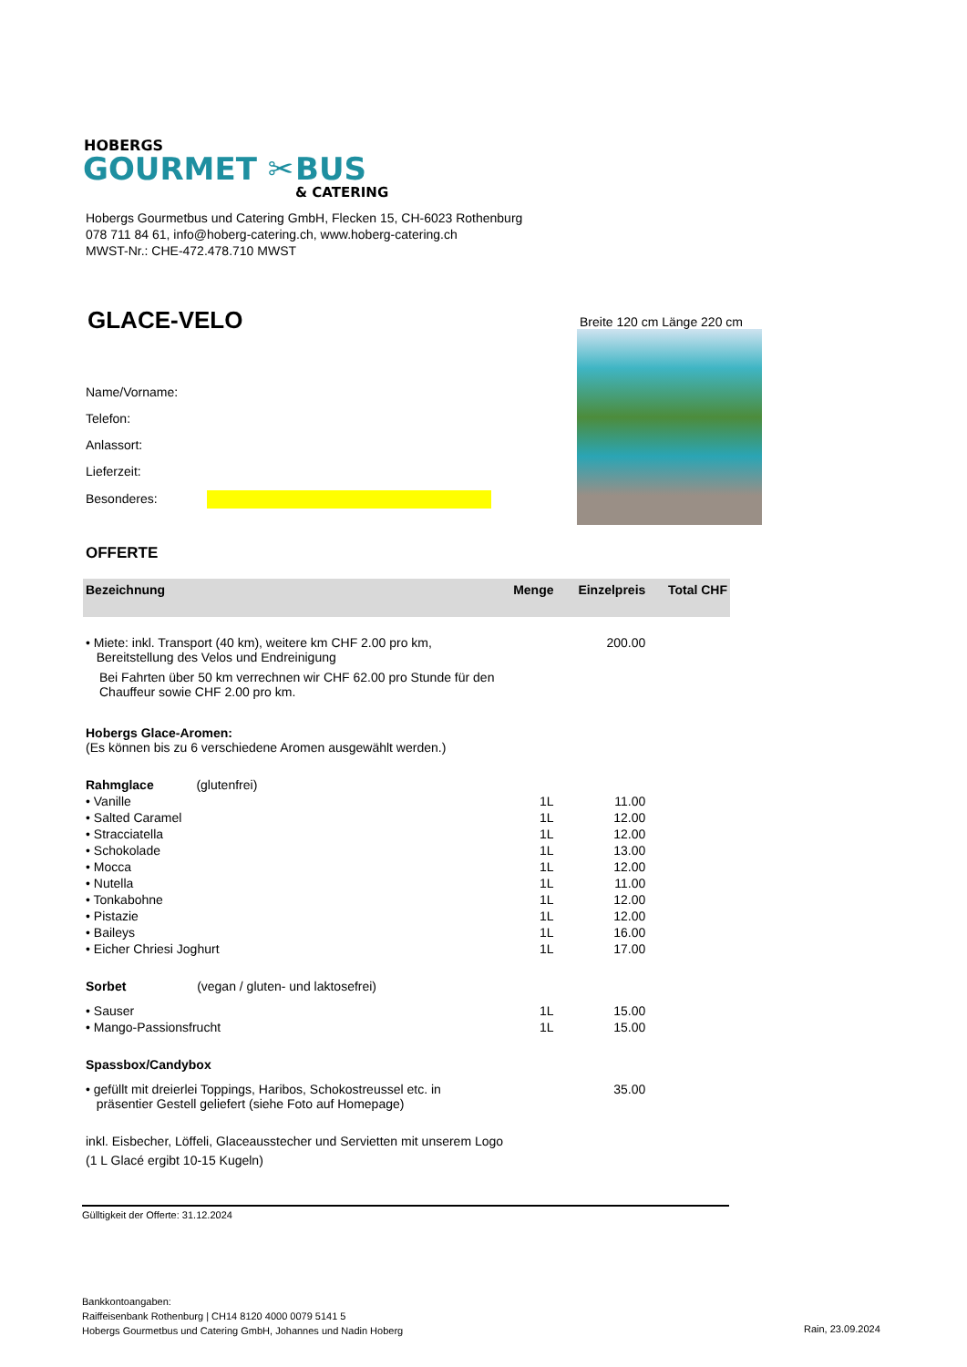HOBERGS
GOURMET ✂ BUS
& CATERING
Hobergs Gourmetbus und Catering GmbH, Flecken 15, CH-6023 Rothenburg
078 711 84 61, info@hoberg-catering.ch, www.hoberg-catering.ch
MWST-Nr.: CHE-472.478.710 MWST
GLACE-VELO
Name/Vorname:
Telefon:
Anlassort:
Lieferzeit:
Besonderes:
Breite 120 cm Länge 220 cm
OFFERTE
| Bezeichnung | Menge | Einzelpreis | Total CHF |
| --- | --- | --- | --- |
| • Miete: inkl. Transport (40 km), weitere km CHF 2.00 pro km, Bereitstellung des Velos und Endreinigung Bei Fahrten über 50 km verrechnen wir CHF 62.00 pro Stunde für den Chauffeur sowie CHF 2.00 pro km. | | 200.00 | |
| Hobergs Glace-Aromen: (Es können bis zu 6 verschiedene Aromen ausgewählt werden.) | | | |
| Rahmglace (glutenfrei) | | | |
| • Vanille | 1L | 11.00 | |
| • Salted Caramel | 1L | 12.00 | |
| • Stracciatella | 1L | 12.00 | |
| • Schokolade | 1L | 13.00 | |
| • Mocca | 1L | 12.00 | |
| • Nutella | 1L | 11.00 | |
| • Tonkabohne | 1L | 12.00 | |
| • Pistazie | 1L | 12.00 | |
| • Baileys | 1L | 16.00 | |
| • Eicher Chriesi Joghurt | 1L | 17.00 | |
| Sorbet (vegan / gluten- und laktosefrei) | | | |
| • Sauser | 1L | 15.00 | |
| • Mango-Passionsfrucht | 1L | 15.00 | |
| Spassbox/Candybox | | | |
| • gefüllt mit dreierlei Toppings, Haribos, Schokostreussel etc. in präsentier Gestell geliefert (siehe Foto auf Homepage) | | 35.00 | |
| inkl. Eisbecher, Löffeli, Glaceausstecher und Servietten mit unserem Logo (1 L Glacé ergibt 10-15 Kugeln) | | | |
Gülltigkeit der Offerte: 31.12.2024
Bankkontoangaben:
Raiffeisenbank Rothenburg | CH14 8120 4000 0079 5141 5
Hobergs Gourmetbus und Catering GmbH, Johannes und Nadin Hoberg
Rain, 23.09.2024